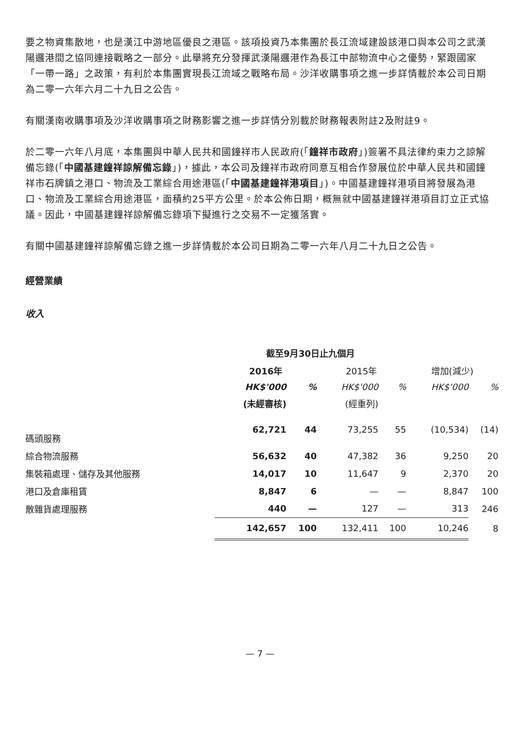要之物資集散地，也是漢江中游地區優良之港區。該項投資乃本集團於長江流域建設該港口與本公司之武漢陽邏港間之協同連接戰略之一部分。此舉將充分發揮武漢陽邏港作為長江中部物流中心之優勢，緊跟國家「一帶一路」之政策，有利於本集團實現長江流域之戰略布局。沙洋收購事項之進一步詳情載於本公司日期為二零一六年六月二十九日之公告。
有關漢南收購事項及沙洋收購事項之財務影響之進一步詳情分別載於財務報表附註2及附註9。
於二零一六年八月底，本集團與中華人民共和國鐘祥市人民政府(「鐘祥市政府」)簽署不具法律約束力之諒解備忘錄(「中國基建鐘祥諒解備忘錄」)，據此，本公司及鐘祥市政府同意互相合作發展位於中華人民共和國鐘祥市石牌鎮之港口、物流及工業綜合用途港區(「中國基建鐘祥港項目」)。中國基建鐘祥港項目將發展為港口、物流及工業綜合用途港區，面積約25平方公里。於本公佈日期，概無就中國基建鐘祥港項目訂立正式協議。因此，中國基建鐘祥諒解備忘錄項下擬進行之交易不一定獲落實。
有關中國基建鐘祥諒解備忘錄之進一步詳情載於本公司日期為二零一六年八月二十九日之公告。
經營業績
收入
| | 截至9月30日止九個月 | | | | | |
| --- | --- | --- | --- | --- | --- | --- |
| | 2016年 | | 2015年 | | 增加(減少) | |
| | HK$'000 | % | HK$'000 | % | HK$'000 | % |
| | (未經審核) | | (經重列) | | | |
| 碼頭服務 | 62,721 | 44 | 73,255 | 55 | (10,534) | (14) |
| 綜合物流服務 | 56,632 | 40 | 47,382 | 36 | 9,250 | 20 |
| 集裝箱處理、儲存及其他服務 | 14,017 | 10 | 11,647 | 9 | 2,370 | 20 |
| 港口及倉庫租賃 | 8,847 | 6 | — | — | 8,847 | 100 |
| 散雜貨處理服務 | 440 | — | 127 | — | 313 | 246 |
| | 142,657 | 100 | 132,411 | 100 | 10,246 | 8 |
— 7 —